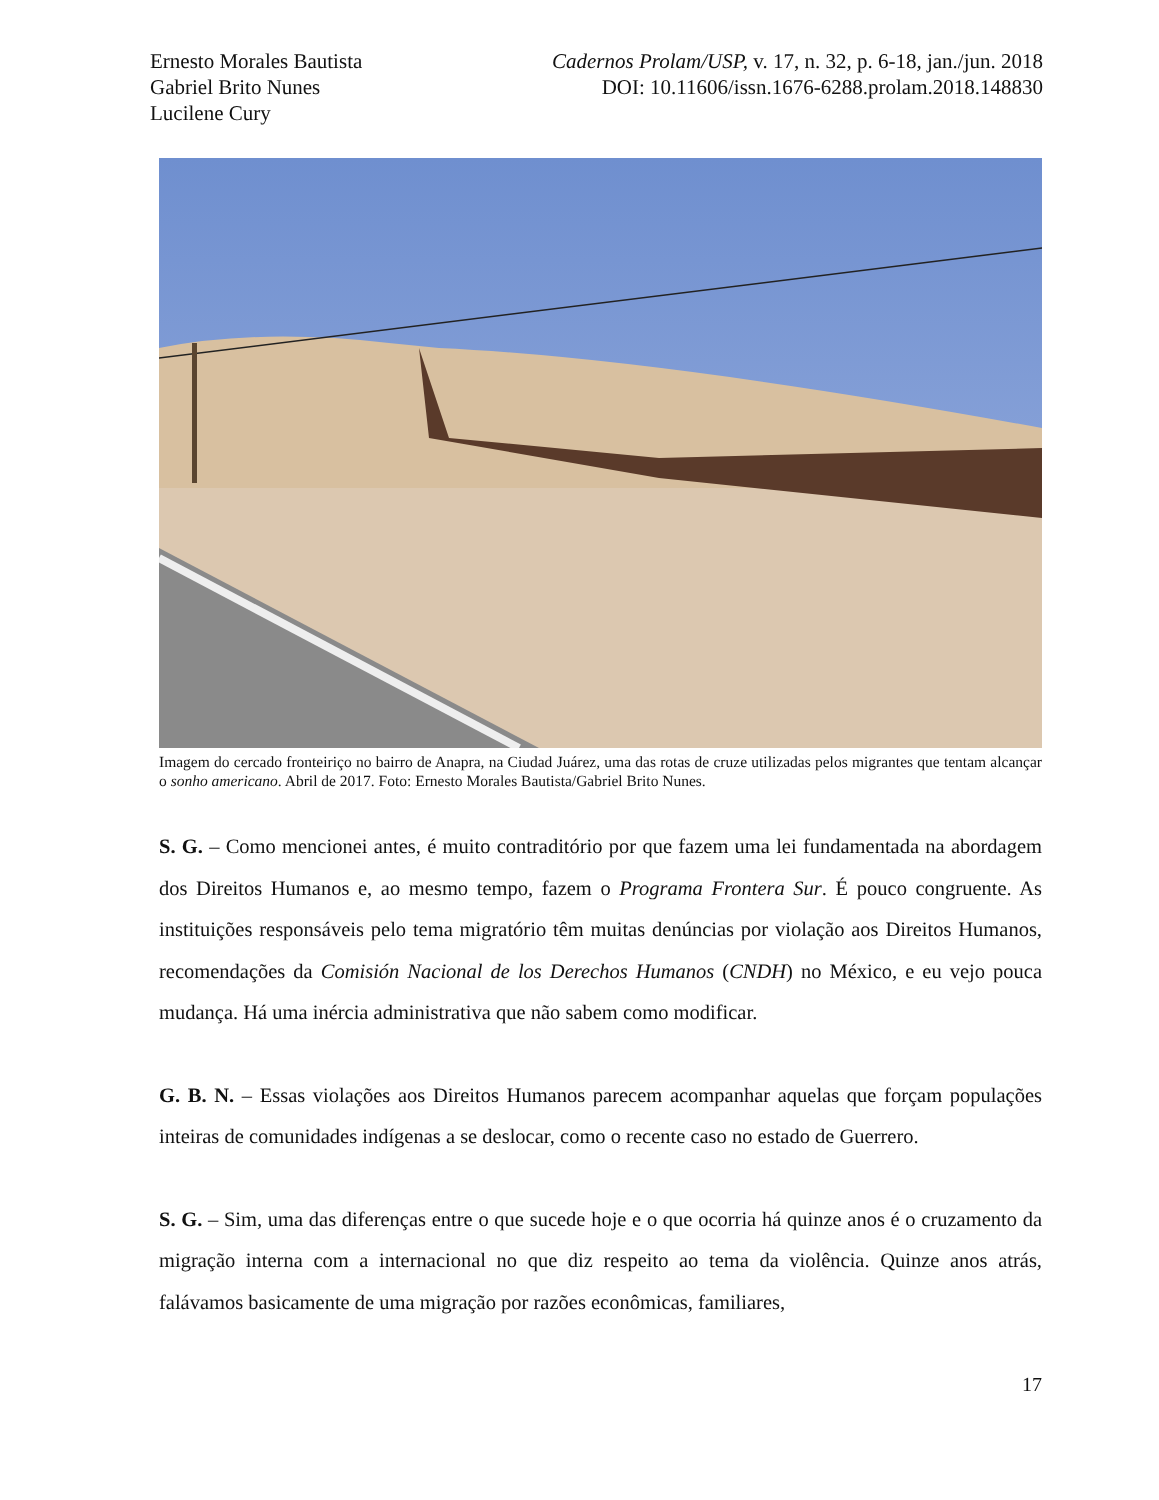Ernesto Morales Bautista
Gabriel Brito Nunes
Lucilene Cury
Cadernos Prolam/USP, v. 17, n. 32, p. 6-18, jan./jun. 2018
DOI: 10.11606/issn.1676-6288.prolam.2018.148830
Imagem do cercado fronteiriço no bairro de Anapra, na Ciudad Juárez, uma das rotas de cruze utilizadas pelos migrantes que tentam alcançar o sonho americano. Abril de 2017. Foto: Ernesto Morales Bautista/Gabriel Brito Nunes.
S. G. – Como mencionei antes, é muito contraditório por que fazem uma lei fundamentada na abordagem dos Direitos Humanos e, ao mesmo tempo, fazem o Programa Frontera Sur. É pouco congruente. As instituições responsáveis pelo tema migratório têm muitas denúncias por violação aos Direitos Humanos, recomendações da Comisión Nacional de los Derechos Humanos (CNDH) no México, e eu vejo pouca mudança. Há uma inércia administrativa que não sabem como modificar.
G. B. N. – Essas violações aos Direitos Humanos parecem acompanhar aquelas que forçam populações inteiras de comunidades indígenas a se deslocar, como o recente caso no estado de Guerrero.
S. G. – Sim, uma das diferenças entre o que sucede hoje e o que ocorria há quinze anos é o cruzamento da migração interna com a internacional no que diz respeito ao tema da violência. Quinze anos atrás, falávamos basicamente de uma migração por razões econômicas, familiares,
17